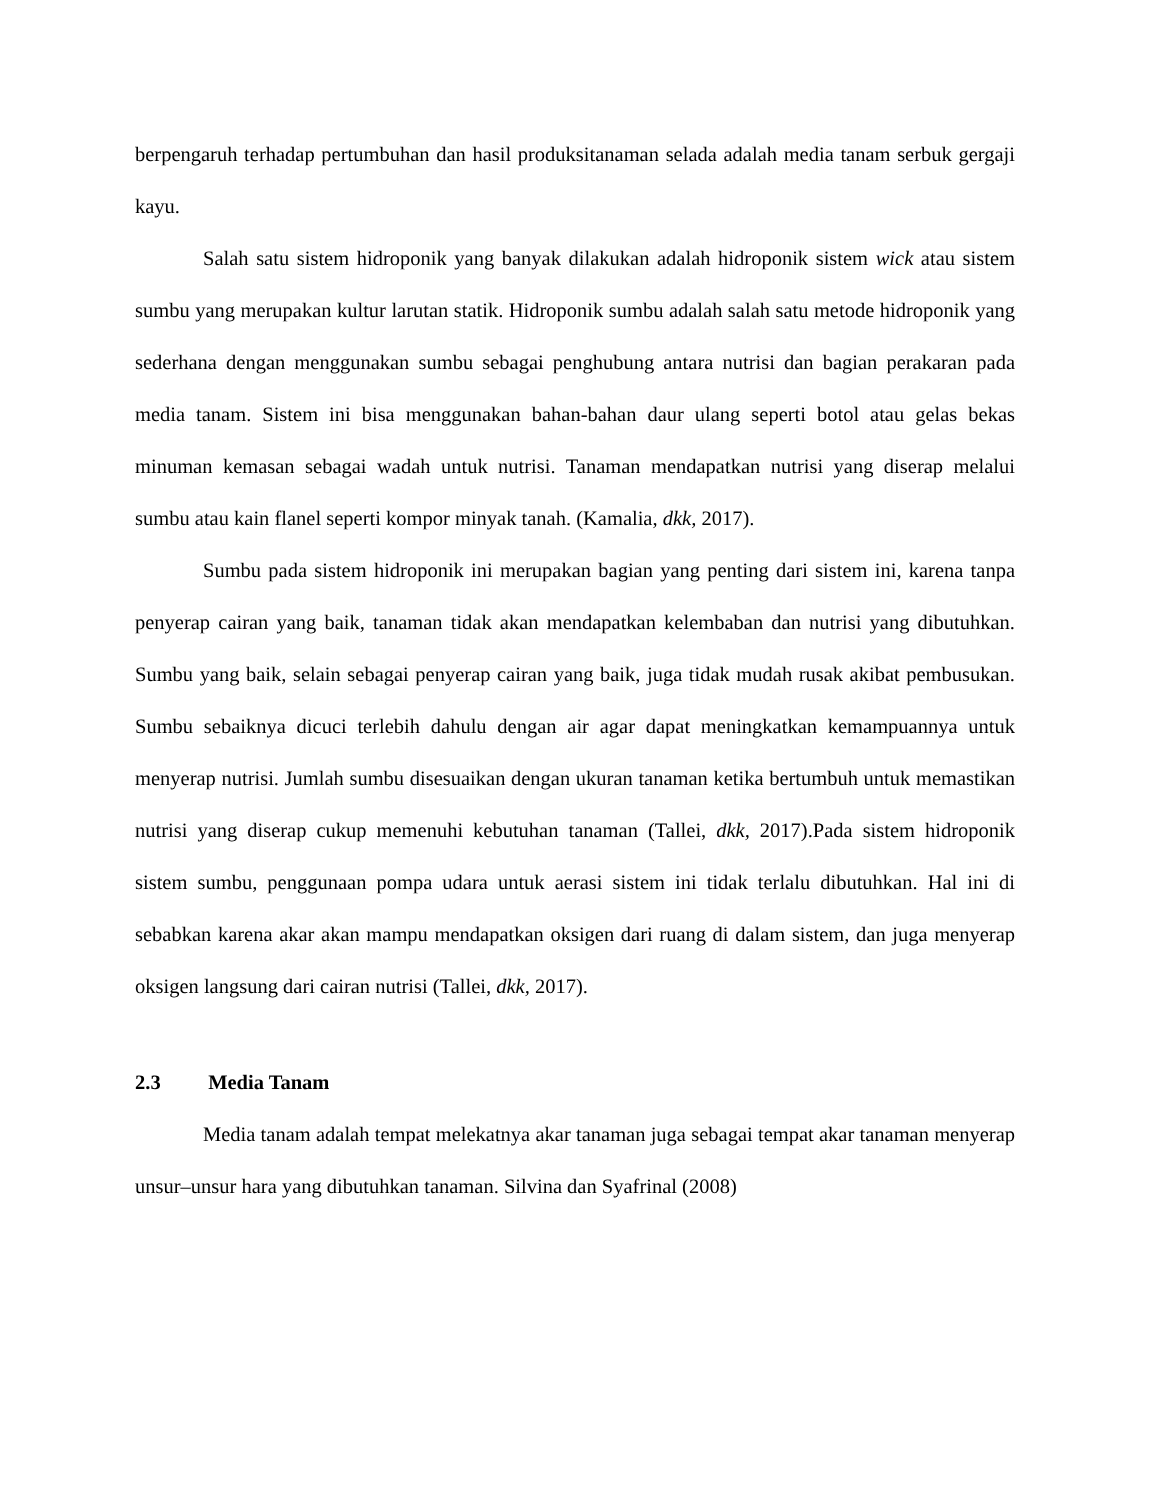berpengaruh terhadap pertumbuhan dan hasil produksitanaman selada adalah media tanam serbuk gergaji kayu.
Salah satu sistem hidroponik yang banyak dilakukan adalah hidroponik sistem wick atau sistem sumbu yang merupakan kultur larutan statik. Hidroponik sumbu adalah salah satu metode hidroponik yang sederhana dengan menggunakan sumbu sebagai penghubung antara nutrisi dan bagian perakaran pada media tanam. Sistem ini bisa menggunakan bahan-bahan daur ulang seperti botol atau gelas bekas minuman kemasan sebagai wadah untuk nutrisi. Tanaman mendapatkan nutrisi yang diserap melalui sumbu atau kain flanel seperti kompor minyak tanah. (Kamalia, dkk, 2017).
Sumbu pada sistem hidroponik ini merupakan bagian yang penting dari sistem ini, karena tanpa penyerap cairan yang baik, tanaman tidak akan mendapatkan kelembaban dan nutrisi yang dibutuhkan. Sumbu yang baik, selain sebagai penyerap cairan yang baik, juga tidak mudah rusak akibat pembusukan. Sumbu sebaiknya dicuci terlebih dahulu dengan air agar dapat meningkatkan kemampuannya untuk menyerap nutrisi. Jumlah sumbu disesuaikan dengan ukuran tanaman ketika bertumbuh untuk memastikan nutrisi yang diserap cukup memenuhi kebutuhan tanaman (Tallei, dkk, 2017).Pada sistem hidroponik sistem sumbu, penggunaan pompa udara untuk aerasi sistem ini tidak terlalu dibutuhkan. Hal ini di sebabkan karena akar akan mampu mendapatkan oksigen dari ruang di dalam sistem, dan juga menyerap oksigen langsung dari cairan nutrisi (Tallei, dkk, 2017).
2.3 Media Tanam
Media tanam adalah tempat melekatnya akar tanaman juga sebagai tempat akar tanaman menyerap unsur–unsur hara yang dibutuhkan tanaman. Silvina dan Syafrinal (2008)